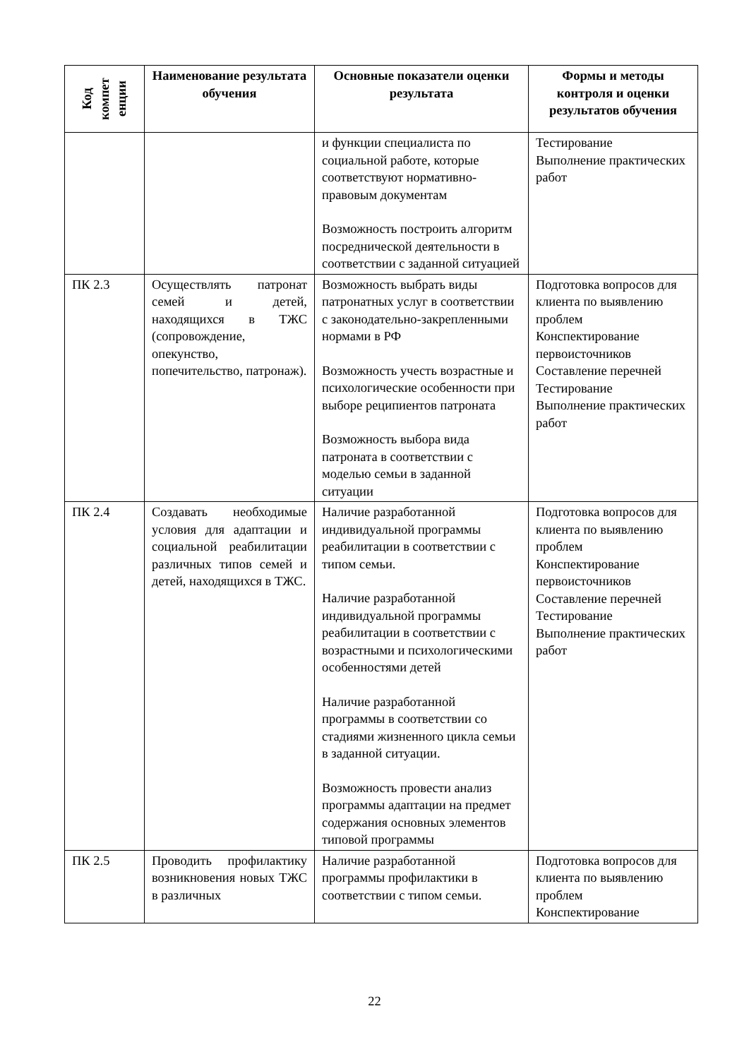| Код компет енции | Наименование результата обучения | Основные показатели оценки результата | Формы и методы контроля и оценки результатов обучения |
| --- | --- | --- | --- |
| | | и функции специалиста по социальной работе, которые соответствуют нормативно-правовым документам Возможность построить алгоритм посреднической деятельности в соответствии с заданной ситуацией | Тестирование Выполнение практических работ |
| ПК 2.3 | Осуществлять патронат семей и детей, находящихся в ТЖС (сопровождение, опекунство, попечительство, патронаж). | Возможность выбрать виды патронатных услуг в соответствии с законодательно-закрепленными нормами в РФ Возможность учесть возрастные и психологические особенности при выборе реципиентов патроната Возможность выбора вида патроната в соответствии с моделью семьи в заданной ситуации | Подготовка вопросов для клиента по выявлению проблем Конспектирование первоисточников Составление перечней Тестирование Выполнение практических работ |
| ПК 2.4 | Создавать необходимые условия для адаптации и социальной реабилитации различных типов семей и детей, находящихся в ТЖС. | Наличие разработанной индивидуальной программы реабилитации в соответствии с типом семьи. Наличие разработанной индивидуальной программы реабилитации в соответствии с возрастными и психологическими особенностями детей Наличие разработанной программы в соответствии со стадиями жизненного цикла семьи в заданной ситуации. Возможность провести анализ программы адаптации на предмет содержания основных элементов типовой программы | Подготовка вопросов для клиента по выявлению проблем Конспектирование первоисточников Составление перечней Тестирование Выполнение практических работ |
| ПК 2.5 | Проводить профилактику возникновения новых ТЖС в различных | Наличие разработанной программы профилактики в соответствии с типом семьи. | Подготовка вопросов для клиента по выявлению проблем Конспектирование |
22